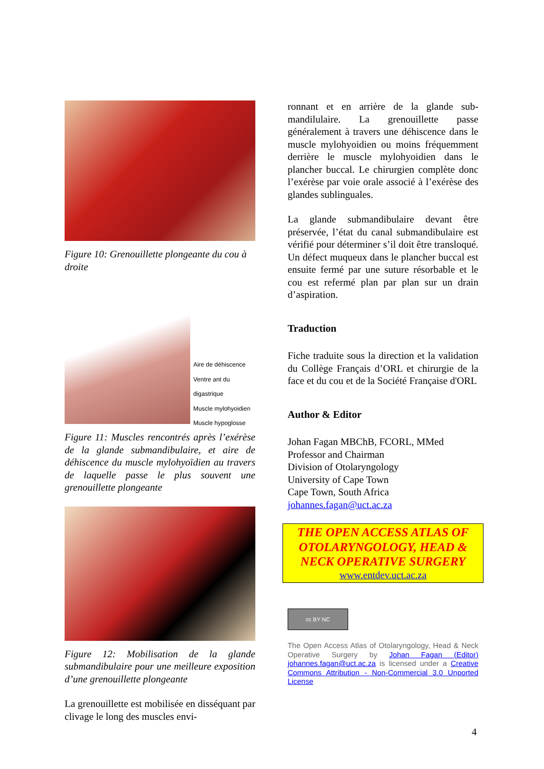Figure 10: Grenouillette plongeante du cou à droite
Aire de déhiscence
Ventre ant du digastrique
Muscle mylohyoidien
Muscle hypoglosse
Figure 11: Muscles rencontrés après l’exérèse de la glande submandibulaire, et aire de déhiscence du muscle mylohyoïdien au travers de laquelle passe le plus souvent une grenouillette plongeante
Figure 12: Mobilisation de la glande submandibulaire pour une meilleure exposition d’une grenouillette plongeante
La grenouillette est mobilisée en disséquant par clivage le long des muscles envi-
ronnant et en arrière de la glande sub-mandilulaire. La grenouillette passe généralement à travers une déhiscence dans le muscle mylohyoidien ou moins fréquemment derrière le muscle mylohyoidien dans le plancher buccal. Le chirurgien complète donc l’exérèse par voie orale associé à l’exérèse des glandes sublinguales.
La glande submandibulaire devant être préservée, l’état du canal submandibulaire est vérifié pour déterminer s’il doit être transloqué. Un défect muqueux dans le plancher buccal est ensuite fermé par une suture résorbable et le cou est refermé plan par plan sur un drain d’aspiration.
Traduction
Fiche traduite sous la direction et la validation du Collège Français d’ORL et chirurgie de la face et du cou et de la Société Française d'ORL
Author & Editor
Johan Fagan MBChB, FCORL, MMed
Professor and Chairman
Division of Otolaryngology
University of Cape Town
Cape Town, South Africa
johannes.fagan@uct.ac.za
THE OPEN ACCESS ATLAS OF OTOLARYNGOLOGY, HEAD & NECK OPERATIVE SURGERY
www.entdev.uct.ac.za
cc BY NC
The Open Access Atlas of Otolaryngology, Head & Neck Operative Surgery by Johan Fagan (Editor) johannes.fagan@uct.ac.za is licensed under a Creative Commons Attribution - Non-Commercial 3.0 Unported License
4